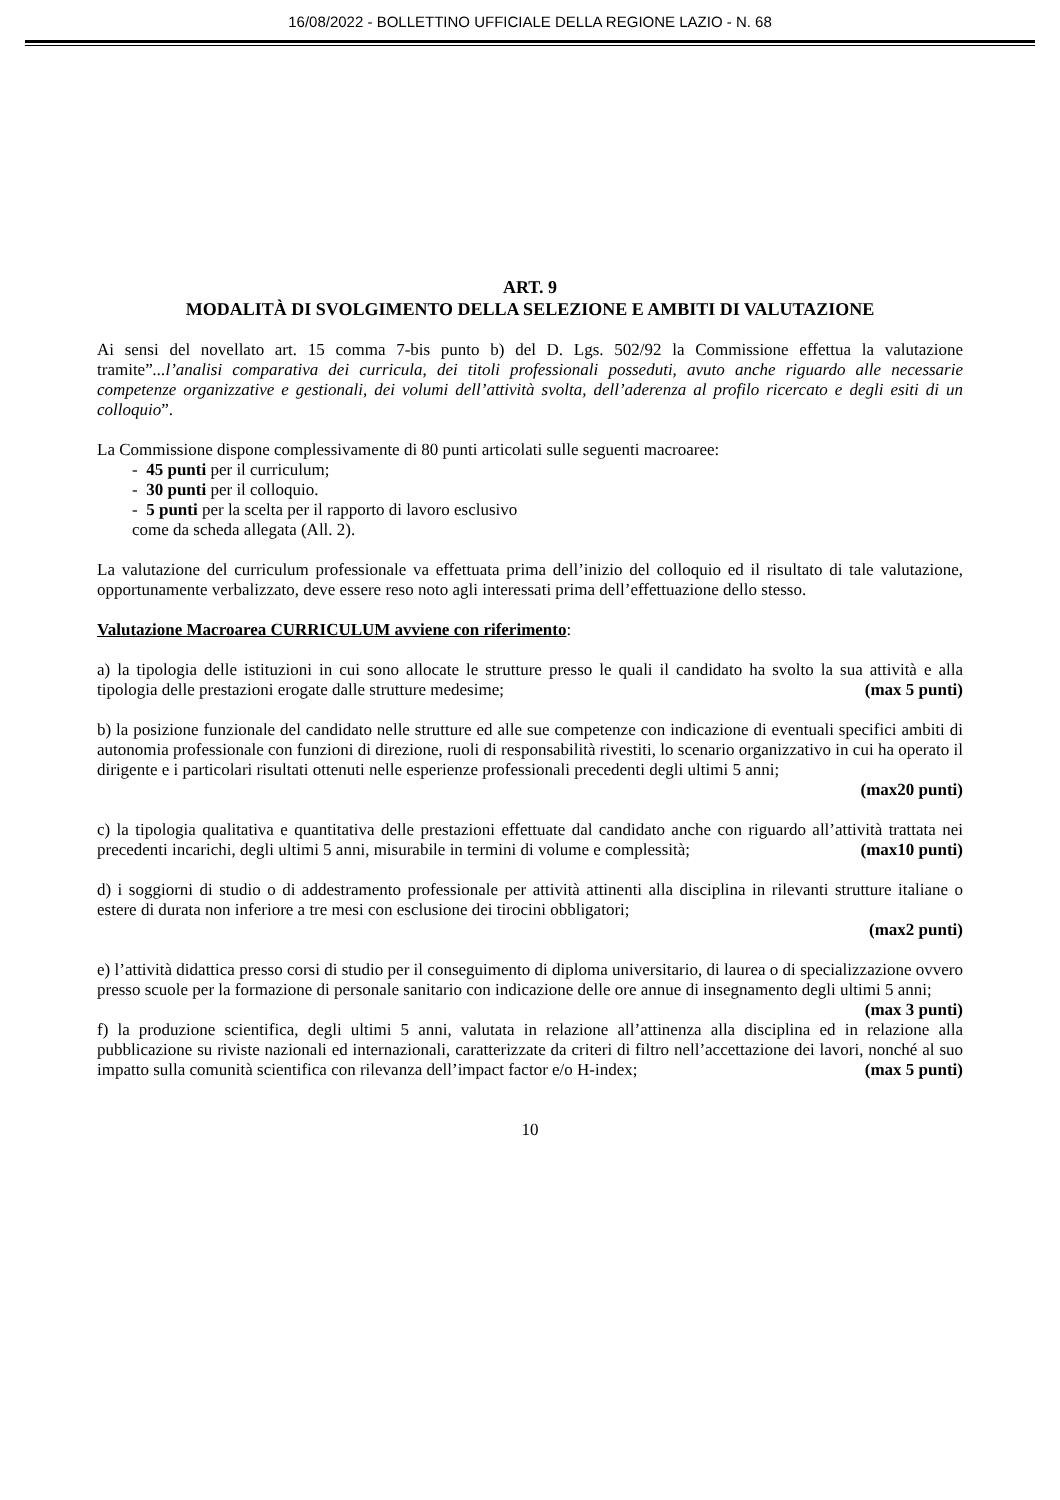16/08/2022 - BOLLETTINO UFFICIALE DELLA REGIONE LAZIO - N. 68
ART. 9
MODALITÀ DI SVOLGIMENTO DELLA SELEZIONE E AMBITI DI VALUTAZIONE
Ai sensi del novellato art. 15 comma 7-bis punto b) del D. Lgs. 502/92 la Commissione effettua la valutazione tramite”...l’analisi comparativa dei curricula, dei titoli professionali posseduti, avuto anche riguardo alle necessarie competenze organizzative e gestionali, dei volumi dell’attività svolta, dell’aderenza al profilo ricercato e degli esiti di un colloquio”.
La Commissione dispone complessivamente di 80 punti articolati sulle seguenti macroaree:
- 45 punti per il curriculum;
- 30 punti per il colloquio.
- 5 punti per la scelta per il rapporto di lavoro esclusivo
come da scheda allegata (All. 2).
La valutazione del curriculum professionale va effettuata prima dell’inizio del colloquio ed il risultato di tale valutazione, opportunamente verbalizzato, deve essere reso noto agli interessati prima dell’effettuazione dello stesso.
Valutazione Macroarea CURRICULUM avviene con riferimento:
a) la tipologia delle istituzioni in cui sono allocate le strutture presso le quali il candidato ha svolto la sua attività e alla tipologia delle prestazioni erogate dalle strutture medesime; (max 5 punti)
b) la posizione funzionale del candidato nelle strutture ed alle sue competenze con indicazione di eventuali specifici ambiti di autonomia professionale con funzioni di direzione, ruoli di responsabilità rivestiti, lo scenario organizzativo in cui ha operato il dirigente e i particolari risultati ottenuti nelle esperienze professionali precedenti degli ultimi 5 anni;
(max20 punti)
c) la tipologia qualitativa e quantitativa delle prestazioni effettuate dal candidato anche con riguardo all’attività trattata nei precedenti incarichi, degli ultimi 5 anni, misurabile in termini di volume e complessità; (max10 punti)
d) i soggiorni di studio o di addestramento professionale per attività attinenti alla disciplina in rilevanti strutture italiane o estere di durata non inferiore a tre mesi con esclusione dei tirocini obbligatori;
(max2 punti)
e) l’attività didattica presso corsi di studio per il conseguimento di diploma universitario, di laurea o di specializzazione ovvero presso scuole per la formazione di personale sanitario con indicazione delle ore annue di insegnamento degli ultimi 5 anni;
(max 3 punti)
f) la produzione scientifica, degli ultimi 5 anni, valutata in relazione all’attinenza alla disciplina ed in relazione alla pubblicazione su riviste nazionali ed internazionali, caratterizzate da criteri di filtro nell’accettazione dei lavori, nonché al suo impatto sulla comunità scientifica con rilevanza dell’impact factor e/o H-index; (max 5 punti)
10